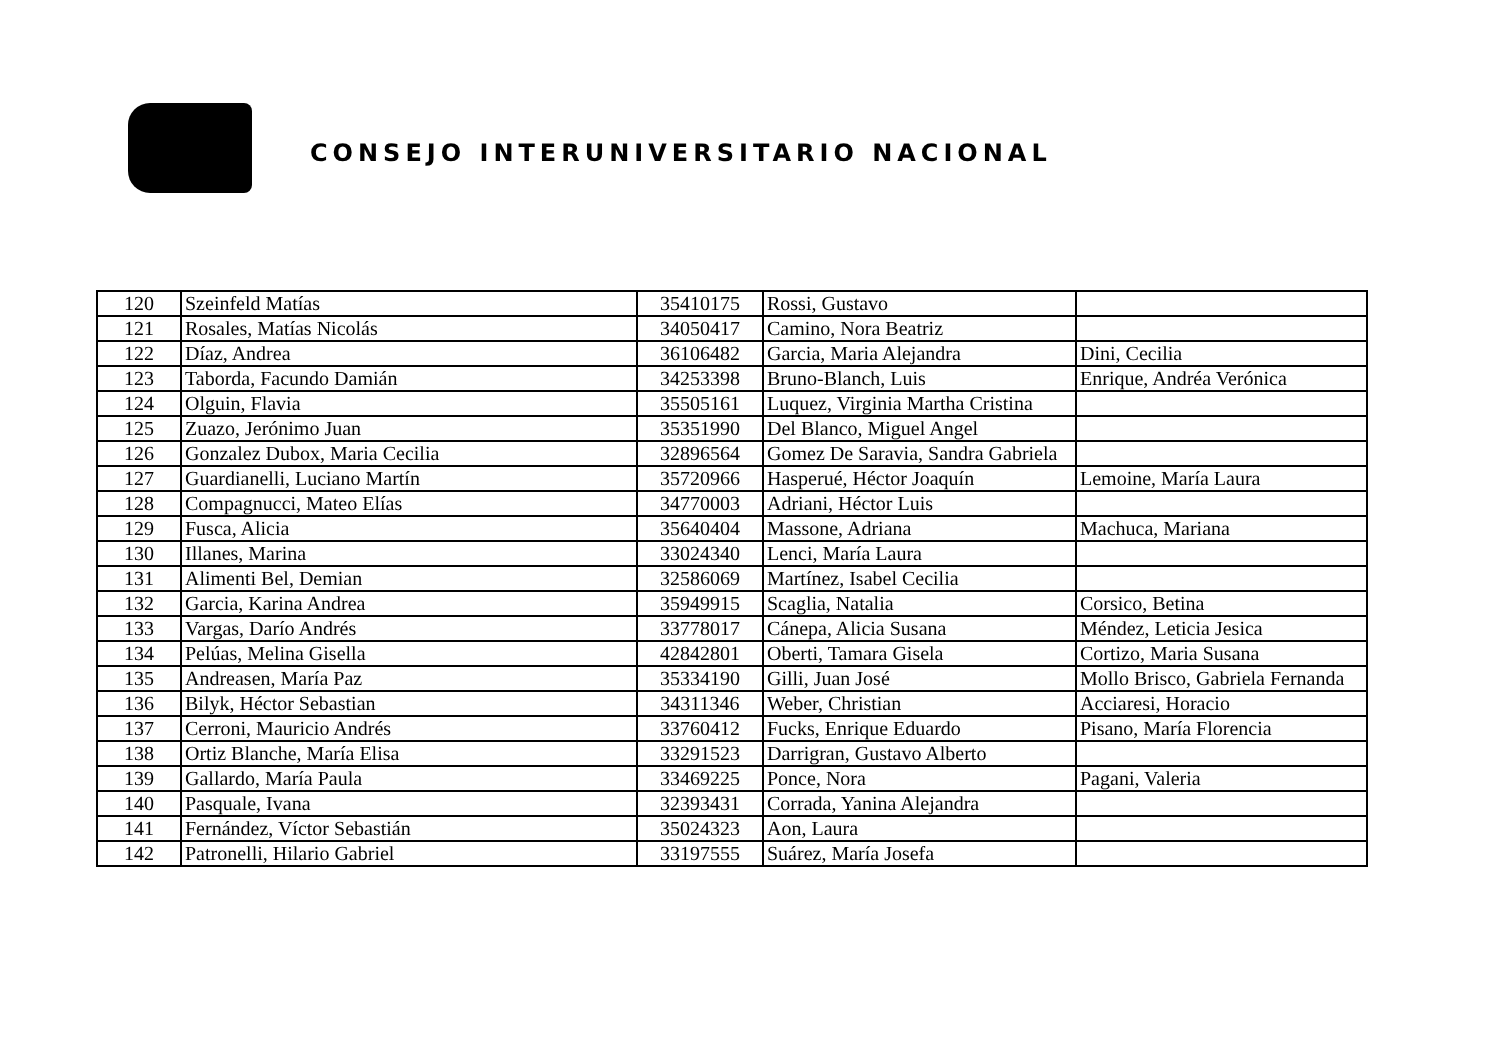CONSEJO INTERUNIVERSITARIO NACIONAL
| 120 | Szeinfeld Matías | 35410175 | Rossi, Gustavo | |
| 121 | Rosales, Matías Nicolás | 34050417 | Camino, Nora Beatriz | |
| 122 | Díaz, Andrea | 36106482 | Garcia, Maria Alejandra | Dini, Cecilia |
| 123 | Taborda, Facundo Damián | 34253398 | Bruno-Blanch, Luis | Enrique, Andréa Verónica |
| 124 | Olguin, Flavia | 35505161 | Luquez, Virginia Martha Cristina | |
| 125 | Zuazo, Jerónimo Juan | 35351990 | Del Blanco, Miguel Angel | |
| 126 | Gonzalez Dubox, Maria Cecilia | 32896564 | Gomez De Saravia, Sandra Gabriela | |
| 127 | Guardianelli, Luciano Martín | 35720966 | Hasperué, Héctor Joaquín | Lemoine, María Laura |
| 128 | Compagnucci, Mateo Elías | 34770003 | Adriani, Héctor Luis | |
| 129 | Fusca, Alicia | 35640404 | Massone, Adriana | Machuca, Mariana |
| 130 | Illanes, Marina | 33024340 | Lenci, María Laura | |
| 131 | Alimenti Bel, Demian | 32586069 | Martínez, Isabel Cecilia | |
| 132 | Garcia, Karina Andrea | 35949915 | Scaglia, Natalia | Corsico, Betina |
| 133 | Vargas, Darío Andrés | 33778017 | Cánepa, Alicia Susana | Méndez, Leticia Jesica |
| 134 | Pelúas, Melina Gisella | 42842801 | Oberti, Tamara Gisela | Cortizo, Maria Susana |
| 135 | Andreasen, María Paz | 35334190 | Gilli, Juan José | Mollo Brisco, Gabriela Fernanda |
| 136 | Bilyk, Héctor Sebastian | 34311346 | Weber, Christian | Acciaresi, Horacio |
| 137 | Cerroni, Mauricio Andrés | 33760412 | Fucks, Enrique Eduardo | Pisano, María Florencia |
| 138 | Ortiz Blanche, María Elisa | 33291523 | Darrigran, Gustavo Alberto | |
| 139 | Gallardo, María Paula | 33469225 | Ponce, Nora | Pagani, Valeria |
| 140 | Pasquale, Ivana | 32393431 | Corrada, Yanina Alejandra | |
| 141 | Fernández, Víctor Sebastián | 35024323 | Aon, Laura | |
| 142 | Patronelli, Hilario Gabriel | 33197555 | Suárez, María Josefa | |